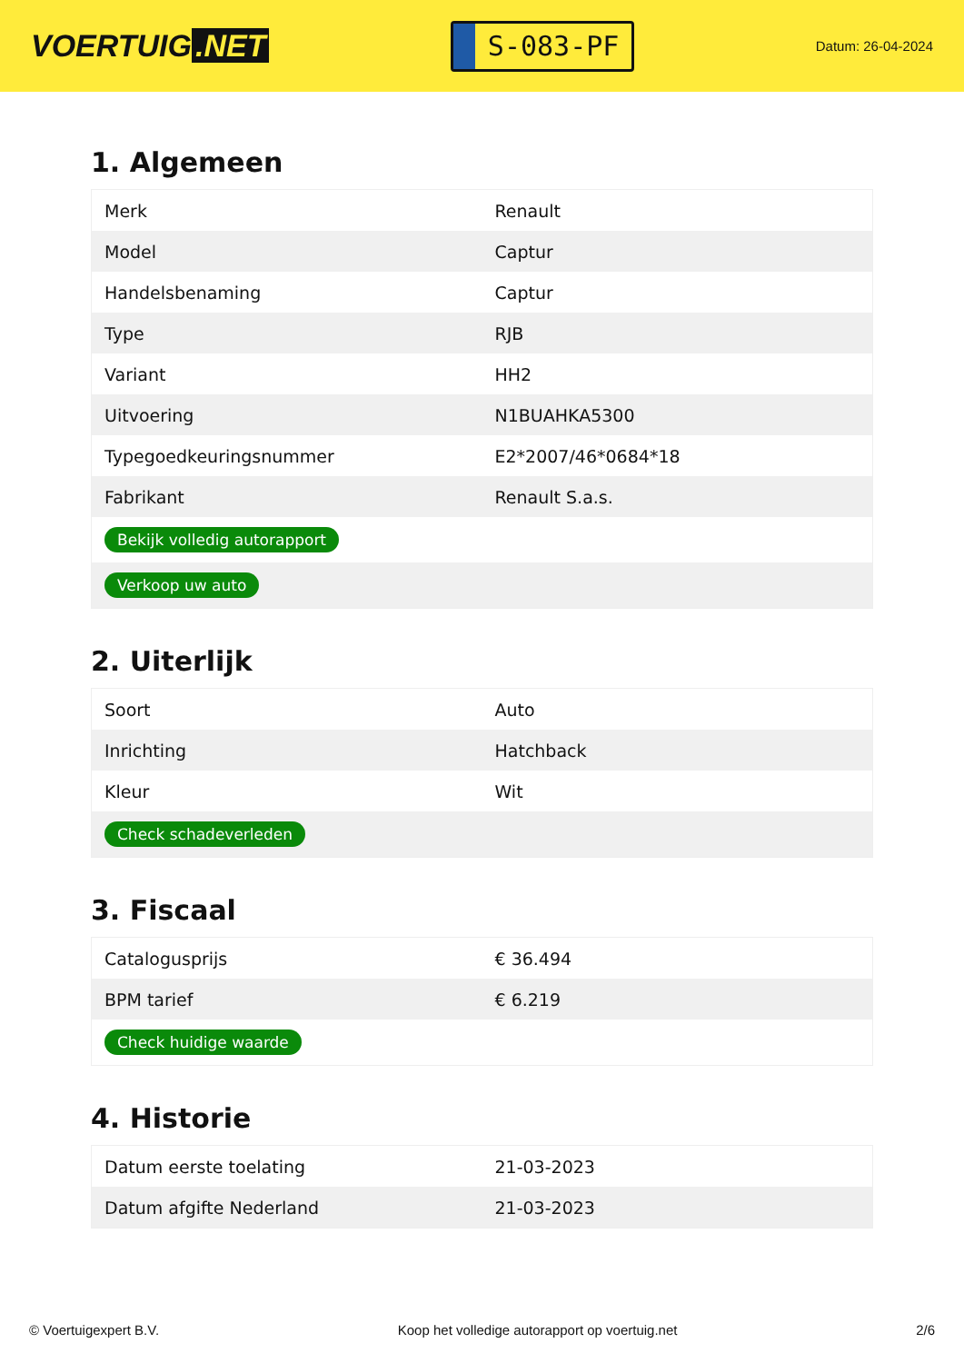VOERTUIG.NET
S-083-PF
Datum: 26-04-2024
1. Algemeen
| Merk | Renault |
| Model | Captur |
| Handelsbenaming | Captur |
| Type | RJB |
| Variant | HH2 |
| Uitvoering | N1BUAHKA5300 |
| Typegoedkeuringsnummer | E2*2007/46*0684*18 |
| Fabrikant | Renault S.a.s. |
| Bekijk volledig autorapport | |
| Verkoop uw auto | |
2. Uiterlijk
| Soort | Auto |
| Inrichting | Hatchback |
| Kleur | Wit |
| Check schadeverleden | |
3. Fiscaal
| Catalogusprijs | € 36.494 |
| BPM tarief | € 6.219 |
| Check huidige waarde | |
4. Historie
| Datum eerste toelating | 21-03-2023 |
| Datum afgifte Nederland | 21-03-2023 |
© Voertuigexpert B.V. Koop het volledige autorapport op voertuig.net 2/6